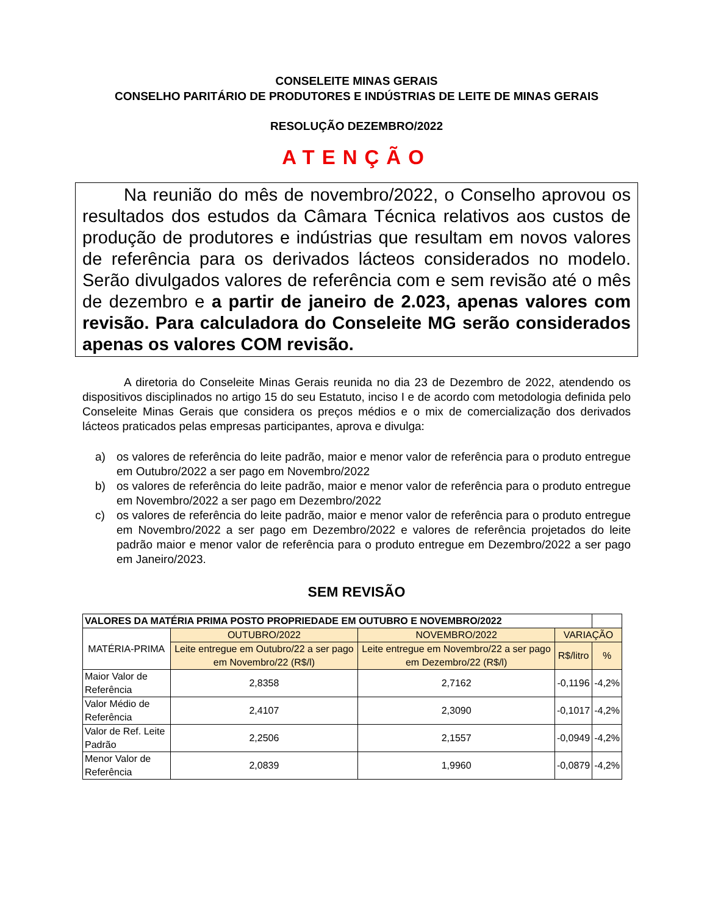CONSELEITE MINAS GERAIS
CONSELHO PARITÁRIO DE PRODUTORES E INDÚSTRIAS DE LEITE DE MINAS GERAIS
RESOLUÇÃO DEZEMBRO/2022
ATENÇÃO
Na reunião do mês de novembro/2022, o Conselho aprovou os resultados dos estudos da Câmara Técnica relativos aos custos de produção de produtores e indústrias que resultam em novos valores de referência para os derivados lácteos considerados no modelo. Serão divulgados valores de referência com e sem revisão até o mês de dezembro e a partir de janeiro de 2.023, apenas valores com revisão. Para calculadora do Conseleite MG serão considerados apenas os valores COM revisão.
A diretoria do Conseleite Minas Gerais reunida no dia 23 de Dezembro de 2022, atendendo os dispositivos disciplinados no artigo 15 do seu Estatuto, inciso I e de acordo com metodologia definida pelo Conseleite Minas Gerais que considera os preços médios e o mix de comercialização dos derivados lácteos praticados pelas empresas participantes, aprova e divulga:
a) os valores de referência do leite padrão, maior e menor valor de referência para o produto entregue em Outubro/2022 a ser pago em Novembro/2022
b) os valores de referência do leite padrão, maior e menor valor de referência para o produto entregue em Novembro/2022 a ser pago em Dezembro/2022
c) os valores de referência do leite padrão, maior e menor valor de referência para o produto entregue em Novembro/2022 a ser pago em Dezembro/2022 e valores de referência projetados do leite padrão maior e menor valor de referência para o produto entregue em Dezembro/2022 a ser pago em Janeiro/2023.
SEM REVISÃO
| VALORES DA MATÉRIA PRIMA POSTO PROPRIEDADE EM OUTUBRO E NOVEMBRO/2022 | | | | |
| --- | --- | --- | --- | --- |
| MATÉRIA-PRIMA | OUTUBRO/2022 | NOVEMBRO/2022 | VARIAÇÃO | |
| | Leite entregue em Outubro/22 a ser pago em Novembro/22 (R$/l) | Leite entregue em Novembro/22 a ser pago em Dezembro/22 (R$/l) | R$/litro | % |
| Maior Valor de Referência | 2,8358 | 2,7162 | -0,1196 | -4,2% |
| Valor Médio de Referência | 2,4107 | 2,3090 | -0,1017 | -4,2% |
| Valor de Ref. Leite Padrão | 2,2506 | 2,1557 | -0,0949 | -4,2% |
| Menor Valor de Referência | 2,0839 | 1,9960 | -0,0879 | -4,2% |